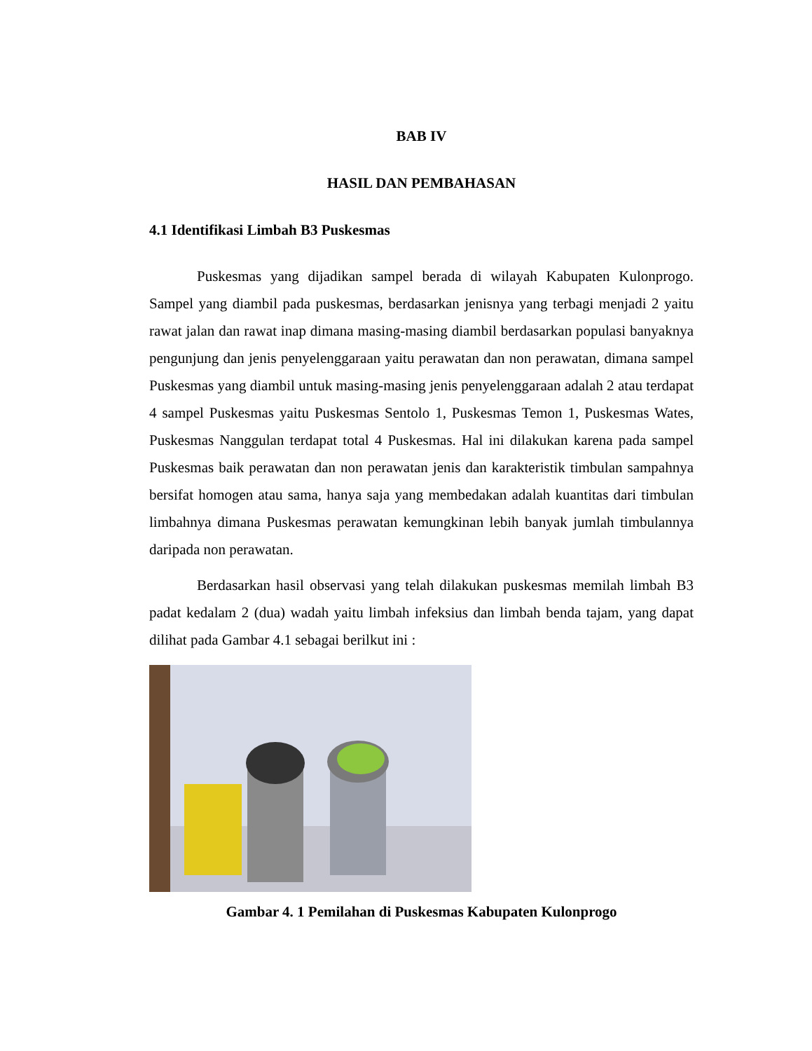BAB IV
HASIL DAN PEMBAHASAN
4.1 Identifikasi Limbah B3 Puskesmas
Puskesmas yang dijadikan sampel berada di wilayah Kabupaten Kulonprogo. Sampel yang diambil pada puskesmas, berdasarkan jenisnya yang terbagi menjadi 2 yaitu rawat jalan dan rawat inap dimana masing-masing diambil berdasarkan populasi banyaknya pengunjung dan jenis penyelenggaraan yaitu perawatan dan non perawatan, dimana sampel Puskesmas yang diambil untuk masing-masing jenis penyelenggaraan adalah 2 atau terdapat 4 sampel Puskesmas yaitu Puskesmas Sentolo 1, Puskesmas Temon 1, Puskesmas Wates, Puskesmas Nanggulan terdapat total 4 Puskesmas. Hal ini dilakukan karena pada sampel Puskesmas baik perawatan dan non perawatan jenis dan karakteristik timbulan sampahnya bersifat homogen atau sama, hanya saja yang membedakan adalah kuantitas dari timbulan limbahnya dimana Puskesmas perawatan kemungkinan lebih banyak jumlah timbulannya daripada non perawatan.
Berdasarkan hasil observasi yang telah dilakukan puskesmas memilah limbah B3 padat kedalam 2 (dua) wadah yaitu limbah infeksius dan limbah benda tajam, yang dapat dilihat pada Gambar 4.1 sebagai berilkut ini :
Gambar 4. 1 Pemilahan di Puskesmas Kabupaten Kulonprogo